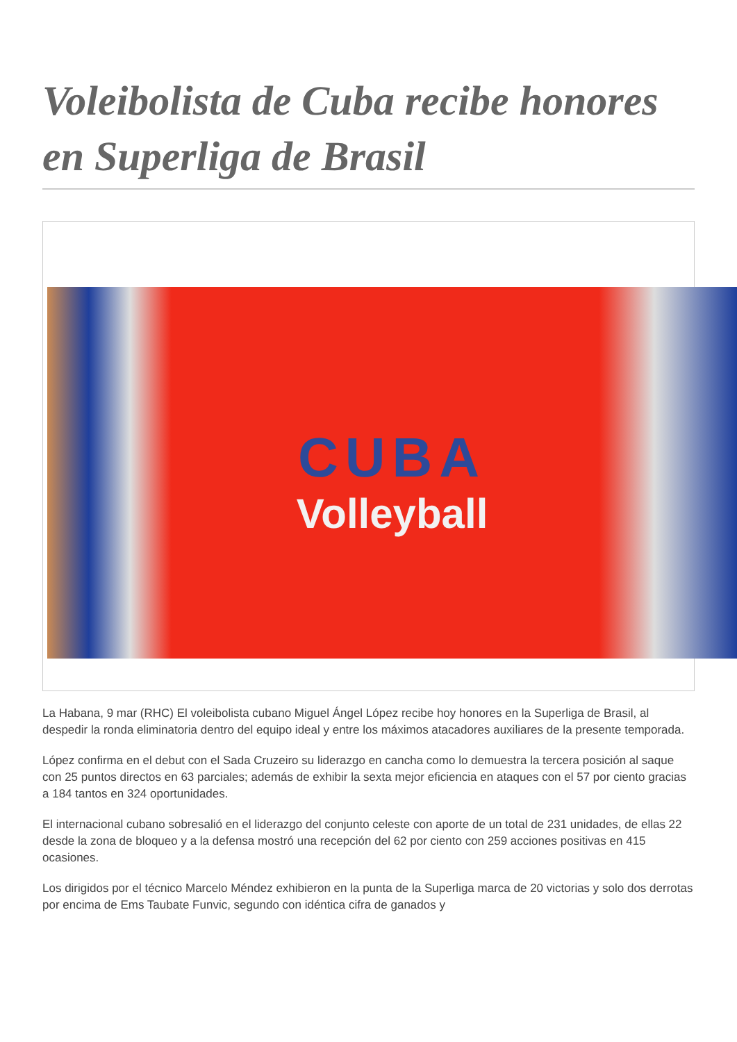Voleibolista de Cuba recibe honores en Superliga de Brasil
CUBA
Volleyball
La Habana, 9 mar (RHC) El voleibolista cubano Miguel Ángel López recibe hoy honores en la Superliga de Brasil, al despedir la ronda eliminatoria dentro del equipo ideal y entre los máximos atacadores auxiliares de la presente temporada.
López confirma en el debut con el Sada Cruzeiro su liderazgo en cancha como lo demuestra la tercera posición al saque con 25 puntos directos en 63 parciales; además de exhibir la sexta mejor eficiencia en ataques con el 57 por ciento gracias a 184 tantos en 324 oportunidades.
El internacional cubano sobresalió en el liderazgo del conjunto celeste con aporte de un total de 231 unidades, de ellas 22 desde la zona de bloqueo y a la defensa mostró una recepción del 62 por ciento con 259 acciones positivas en 415 ocasiones.
Los dirigidos por el técnico Marcelo Méndez exhibieron en la punta de la Superliga marca de 20 victorias y solo dos derrotas por encima de Ems Taubate Funvic, segundo con idéntica cifra de ganados y